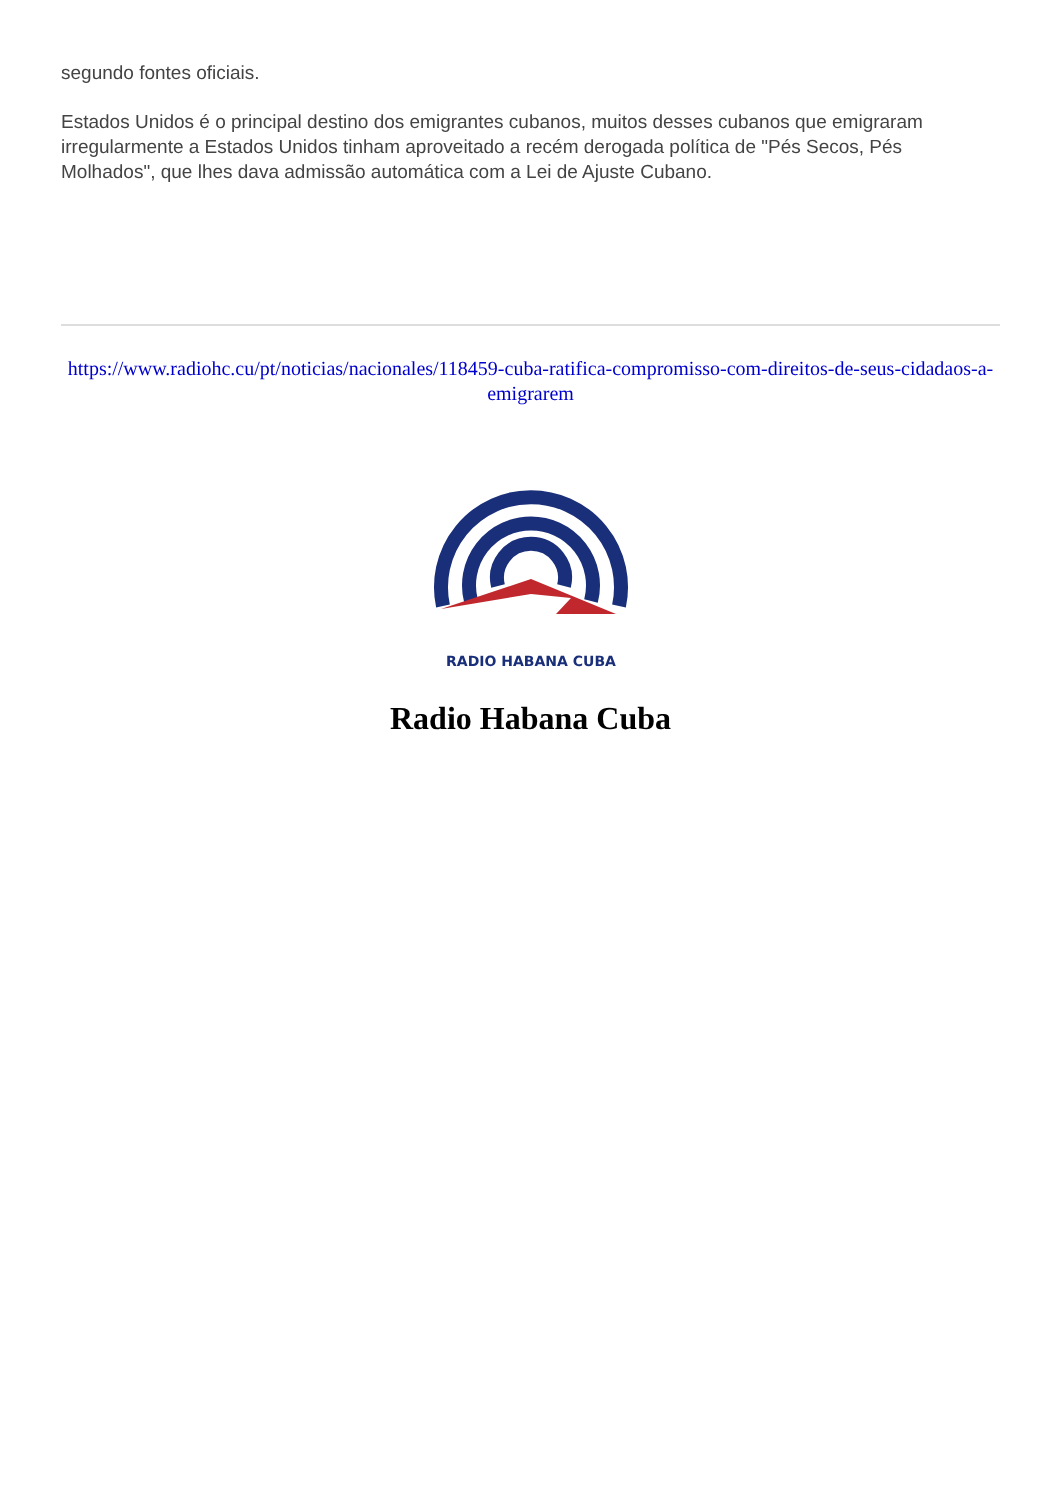segundo fontes oficiais.
Estados Unidos é o principal destino dos emigrantes cubanos, muitos desses cubanos que emigraram irregularmente a Estados Unidos tinham aproveitado a recém derogada política de "Pés Secos, Pés Molhados", que lhes dava admissão automática com a Lei de Ajuste Cubano.
https://www.radiohc.cu/pt/noticias/nacionales/118459-cuba-ratifica-compromisso-com-direitos-de-seus-cidadaos-a-emigrarem
RADIO HABANA CUBA
Radio Habana Cuba